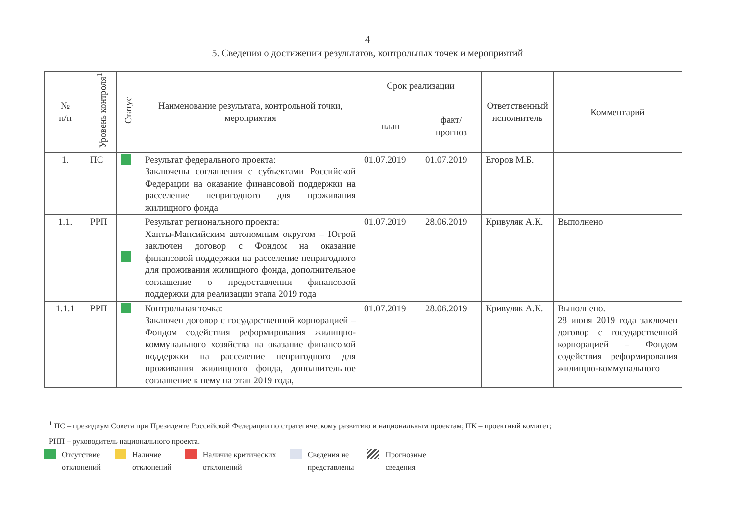4
5. Сведения о достижении результатов, контрольных точек и мероприятий
| № п/п | Уровень контроля<sup>1</sup> | Статус | Наименование результата, контрольной точки, мероприятия | Срок реализации | | Ответственный исполнитель | Комментарий |
| --- | --- | --- | --- | --- | --- | --- | --- |
| | | | | план | факт/ прогноз | | |
| 1. | ПС | | Результат федерального проекта: Заключены соглашения с субъектами Российской Федерации на оказание финансовой поддержки на расселение непригодного для проживания жилищного фонда | 01.07.2019 | 01.07.2019 | Егоров М.Б. | |
| 1.1. | РРП | | Результат регионального проекта: Ханты-Мансийским автономным округом – Югрой заключен договор с Фондом на оказание финансовой поддержки на расселение непригодного для проживания жилищного фонда, дополнительное соглашение о предоставлении финансовой поддержки для реализации этапа 2019 года | 01.07.2019 | 28.06.2019 | Кривуляк А.К. | Выполнено |
| 1.1.1 | РРП | | Контрольная точка: Заключен договор с государственной корпорацией – Фондом содействия реформирования жилищно-коммунального хозяйства на оказание финансовой поддержки на расселение непригодного для проживания жилищного фонда, дополнительное соглашение к нему на этап 2019 года, | 01.07.2019 | 28.06.2019 | Кривуляк А.К. | Выполнено. 28 июня 2019 года заключен договор с государственной корпорацией – Фондом содействия реформирования жилищно-коммунального |
<sup>1</sup> ПС – президиум Совета при Президенте Российской Федерации по стратегическому развитию и национальным проектам; ПК – проектный комитет;
РНП – руководитель национального проекта.
Отсутствие
отклонений
Наличие
отклонений
Наличие критических
отклонений
Сведения не
представлены
Прогнозные
сведения